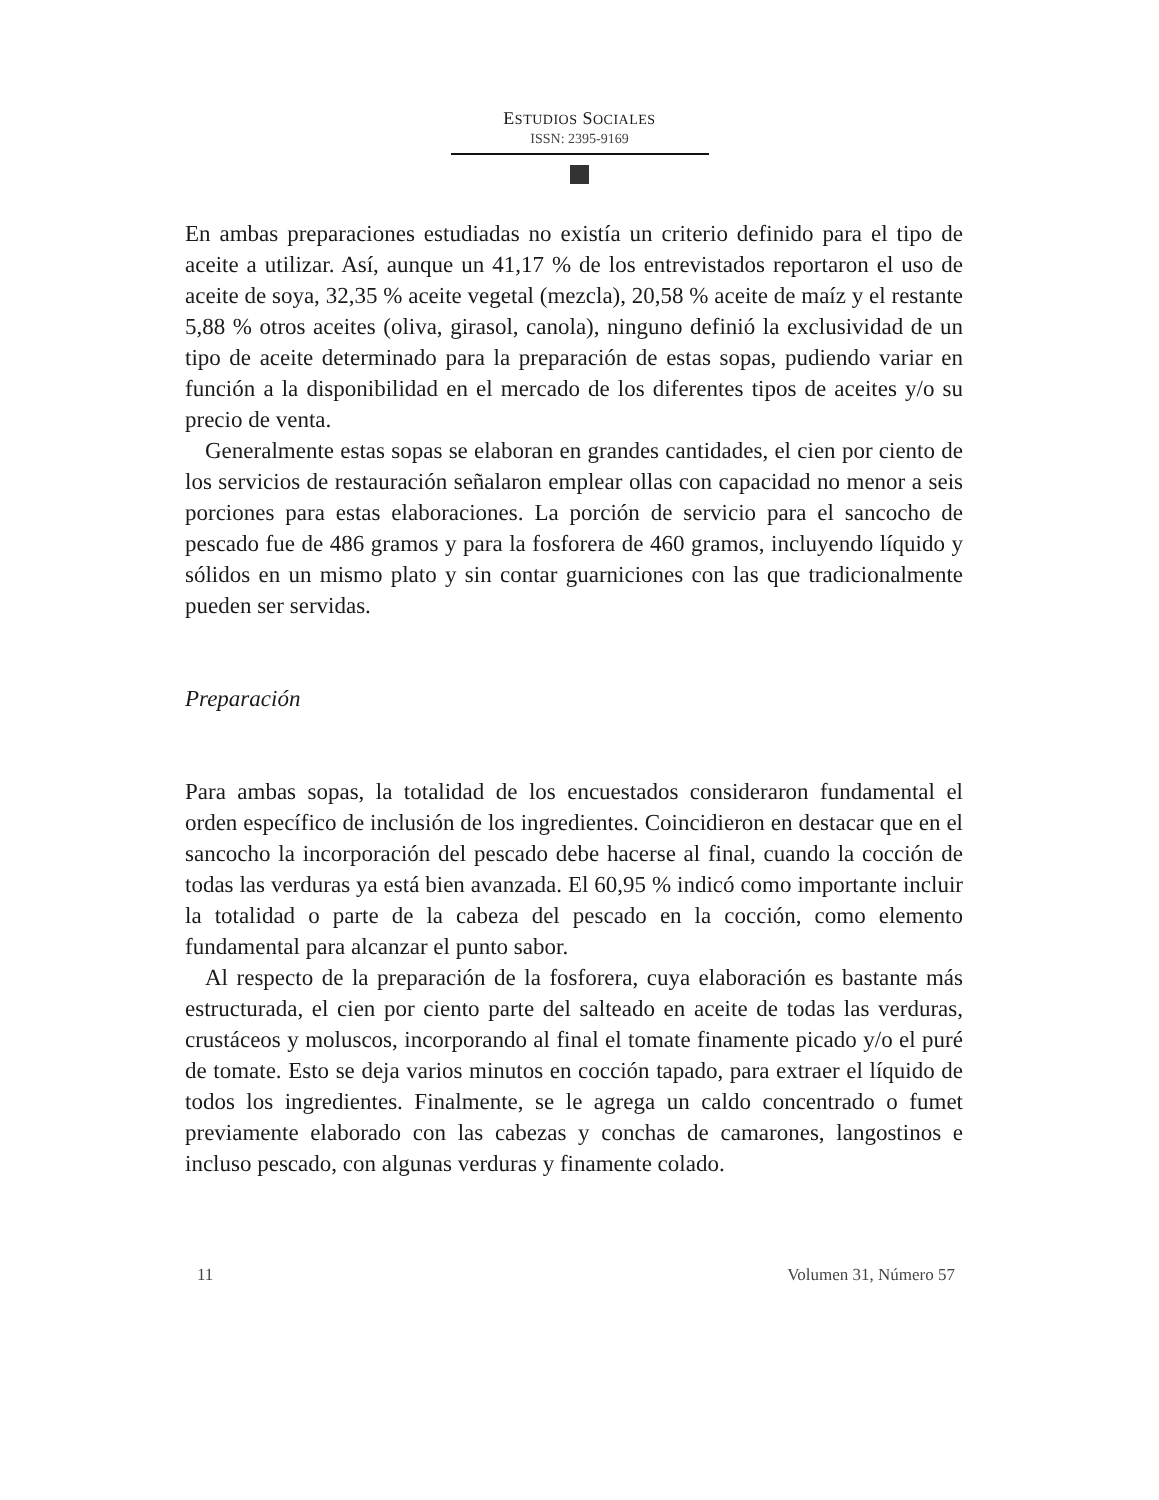ESTUDIOS SOCIALES
ISSN: 2395-9169
En ambas preparaciones estudiadas no existía un criterio definido para el tipo de aceite a utilizar. Así, aunque un 41,17 % de los entrevistados reportaron el uso de aceite de soya, 32,35 % aceite vegetal (mezcla), 20,58 % aceite de maíz y el restante 5,88 % otros aceites (oliva, girasol, canola), ninguno definió la exclusividad de un tipo de aceite determinado para la preparación de estas sopas, pudiendo variar en función a la disponibilidad en el mercado de los diferentes tipos de aceites y/o su precio de venta.
Generalmente estas sopas se elaboran en grandes cantidades, el cien por ciento de los servicios de restauración señalaron emplear ollas con capacidad no menor a seis porciones para estas elaboraciones. La porción de servicio para el sancocho de pescado fue de 486 gramos y para la fosforera de 460 gramos, incluyendo líquido y sólidos en un mismo plato y sin contar guarniciones con las que tradicionalmente pueden ser servidas.
Preparación
Para ambas sopas, la totalidad de los encuestados consideraron fundamental el orden específico de inclusión de los ingredientes. Coincidieron en destacar que en el sancocho la incorporación del pescado debe hacerse al final, cuando la cocción de todas las verduras ya está bien avanzada. El 60,95 % indicó como importante incluir la totalidad o parte de la cabeza del pescado en la cocción, como elemento fundamental para alcanzar el punto sabor.
Al respecto de la preparación de la fosforera, cuya elaboración es bastante más estructurada, el cien por ciento parte del salteado en aceite de todas las verduras, crustáceos y moluscos, incorporando al final el tomate finamente picado y/o el puré de tomate. Esto se deja varios minutos en cocción tapado, para extraer el líquido de todos los ingredientes. Finalmente, se le agrega un caldo concentrado o fumet previamente elaborado con las cabezas y conchas de camarones, langostinos e incluso pescado, con algunas verduras y finamente colado.
11 Volumen 31, Número 57